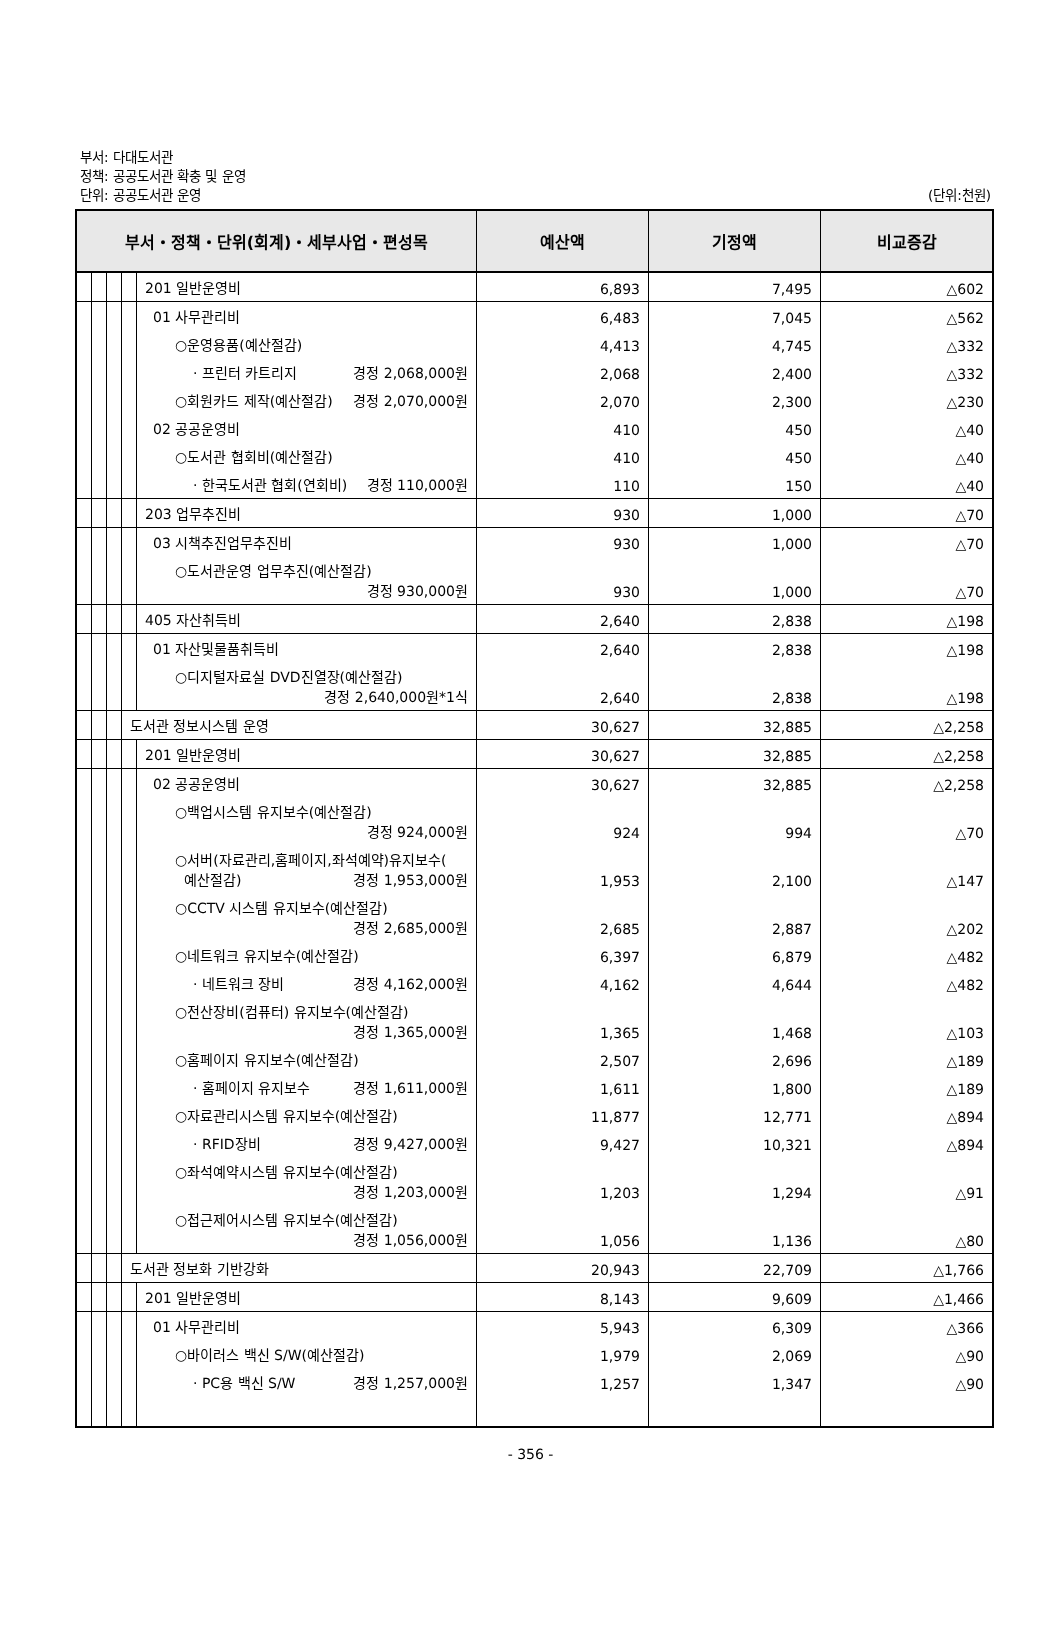부서: 다대도서관
정책: 공공도서관 확충 및 운영
단위: 공공도서관 운영 (단위:천원)
| 부서・정책・단위(회계)・세부사업・편성목 | | | | | 예산액 | 기정액 | 비교증감 |
| --- | --- | --- | --- | --- | --- | --- | --- |
| | | | | 201 일반운영비 | 6,893 | 7,495 | △602 |
| | | | | 01 사무관리비 | 6,483 | 7,045 | △562 |
| | | | | ○운영용품(예산절감) | 4,413 | 4,745 | △332 |
| | | | | · 프린터 카트리지 경정 2,068,000원 | 2,068 | 2,400 | △332 |
| | | | | ○회원카드 제작(예산절감) 경정 2,070,000원 | 2,070 | 2,300 | △230 |
| | | | | 02 공공운영비 | 410 | 450 | △40 |
| | | | | ○도서관 협회비(예산절감) | 410 | 450 | △40 |
| | | | | · 한국도서관 협회(연회비) 경정 110,000원 | 110 | 150 | △40 |
| | | | | 203 업무추진비 | 930 | 1,000 | △70 |
| | | | | 03 시책추진업무추진비 | 930 | 1,000 | △70 |
| | | | | ○도서관운영 업무추진(예산절감) 경정 930,000원 | 930 | 1,000 | △70 |
| | | | | 405 자산취득비 | 2,640 | 2,838 | △198 |
| | | | | 01 자산및물품취득비 | 2,640 | 2,838 | △198 |
| | | | | ○디지털자료실 DVD진열장(예산절감) 경정 2,640,000원*1식 | 2,640 | 2,838 | △198 |
| | | | 도서관 정보시스템 운영 | | 30,627 | 32,885 | △2,258 |
| | | | | 201 일반운영비 | 30,627 | 32,885 | △2,258 |
| | | | | 02 공공운영비 | 30,627 | 32,885 | △2,258 |
| | | | | ○백업시스템 유지보수(예산절감) 경정 924,000원 | 924 | 994 | △70 |
| | | | | ○서버(자료관리,홈페이지,좌석예약)유지보수( 예산절감) 경정 1,953,000원 | 1,953 | 2,100 | △147 |
| | | | | ○CCTV 시스템 유지보수(예산절감) 경정 2,685,000원 | 2,685 | 2,887 | △202 |
| | | | | ○네트워크 유지보수(예산절감) | 6,397 | 6,879 | △482 |
| | | | | · 네트워크 장비 경정 4,162,000원 | 4,162 | 4,644 | △482 |
| | | | | ○전산장비(컴퓨터) 유지보수(예산절감) 경정 1,365,000원 | 1,365 | 1,468 | △103 |
| | | | | ○홈페이지 유지보수(예산절감) | 2,507 | 2,696 | △189 |
| | | | | · 홈페이지 유지보수 경정 1,611,000원 | 1,611 | 1,800 | △189 |
| | | | | ○자료관리시스템 유지보수(예산절감) | 11,877 | 12,771 | △894 |
| | | | | · RFID장비 경정 9,427,000원 | 9,427 | 10,321 | △894 |
| | | | | ○좌석예약시스템 유지보수(예산절감) 경정 1,203,000원 | 1,203 | 1,294 | △91 |
| | | | | ○접근제어시스템 유지보수(예산절감) 경정 1,056,000원 | 1,056 | 1,136 | △80 |
| | | | 도서관 정보화 기반강화 | | 20,943 | 22,709 | △1,766 |
| | | | | 201 일반운영비 | 8,143 | 9,609 | △1,466 |
| | | | | 01 사무관리비 | 5,943 | 6,309 | △366 |
| | | | | ○바이러스 백신 S/W(예산절감) | 1,979 | 2,069 | △90 |
| | | | | · PC용 백신 S/W 경정 1,257,000원 | 1,257 | 1,347 | △90 |
- 356 -